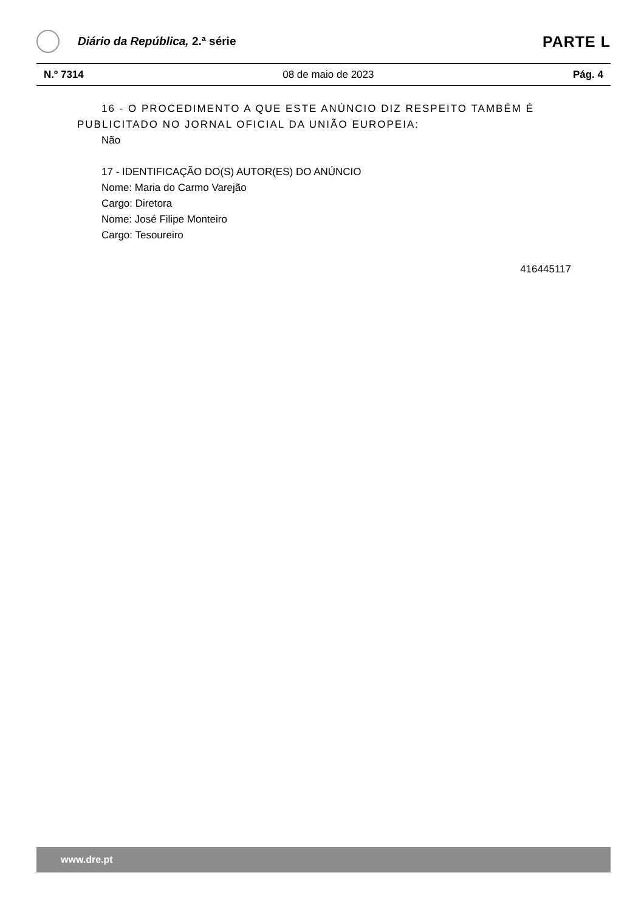Diário da República, 2.ª série
PARTE L
N.º 7314 08 de maio de 2023 Pág. 4
16 - O PROCEDIMENTO A QUE ESTE ANÚNCIO DIZ RESPEITO TAMBÉM É PUBLICITADO NO JORNAL OFICIAL DA UNIÃO EUROPEIA:
Não
17 - IDENTIFICAÇÃO DO(S) AUTOR(ES) DO ANÚNCIO
Nome: Maria do Carmo Varejão
Cargo: Diretora
Nome: José Filipe Monteiro
Cargo: Tesoureiro
416445117
www.dre.pt